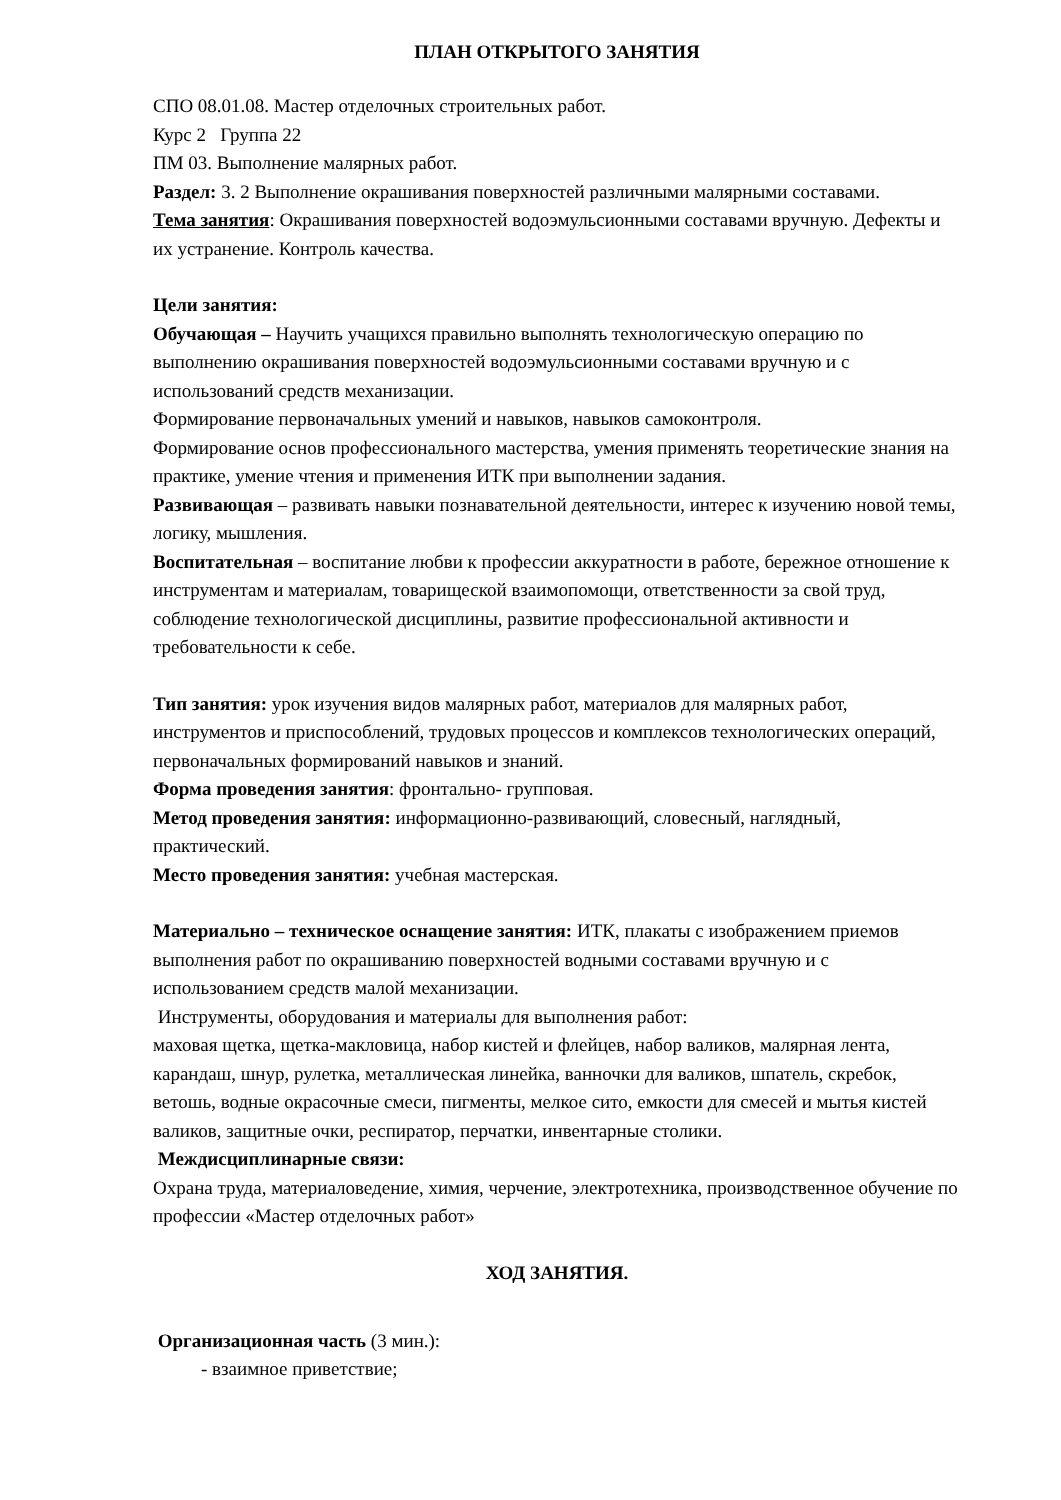ПЛАН ОТКРЫТОГО ЗАНЯТИЯ
СПО 08.01.08. Мастер отделочных строительных работ.
Курс 2 Группа 22
ПМ 03. Выполнение малярных работ.
Раздел: 3. 2 Выполнение окрашивания поверхностей различными малярными составами.
Тема занятия: Окрашивания поверхностей водоэмульсионными составами вручную. Дефекты и их устранение. Контроль качества.
Цели занятия:
Обучающая – Научить учащихся правильно выполнять технологическую операцию по выполнению окрашивания поверхностей водоэмульсионными составами вручную и с использований средств механизации.
Формирование первоначальных умений и навыков, навыков самоконтроля.
Формирование основ профессионального мастерства, умения применять теоретические знания на практике, умение чтения и применения ИТК при выполнении задания.
Развивающая – развивать навыки познавательной деятельности, интерес к изучению новой темы, логику, мышления.
Воспитательная – воспитание любви к профессии аккуратности в работе, бережное отношение к инструментам и материалам, товарищеской взаимопомощи, ответственности за свой труд, соблюдение технологической дисциплины, развитие профессиональной активности и требовательности к себе.
Тип занятия: урок изучения видов малярных работ, материалов для малярных работ, инструментов и приспособлений, трудовых процессов и комплексов технологических операций, первоначальных формирований навыков и знаний.
Форма проведения занятия: фронтально- групповая.
Метод проведения занятия: информационно-развивающий, словесный, наглядный, практический.
Место проведения занятия: учебная мастерская.
Материально – техническое оснащение занятия: ИТК, плакаты с изображением приемов выполнения работ по окрашиванию поверхностей водными составами вручную и с использованием средств малой механизации.
Инструменты, оборудования и материалы для выполнения работ:
маховая щетка, щетка-макловица, набор кистей и флейцев, набор валиков, малярная лента, карандаш, шнур, рулетка, металлическая линейка, ванночки для валиков, шпатель, скребок, ветошь, водные окрасочные смеси, пигменты, мелкое сито, емкости для смесей и мытья кистей валиков, защитные очки, респиратор, перчатки, инвентарные столики.
Междисциплинарные связи:
Охрана труда, материаловедение, химия, черчение, электротехника, производственное обучение по профессии «Мастер отделочных работ»
ХОД ЗАНЯТИЯ.
Организационная часть (3 мин.):
- взаимное приветствие;